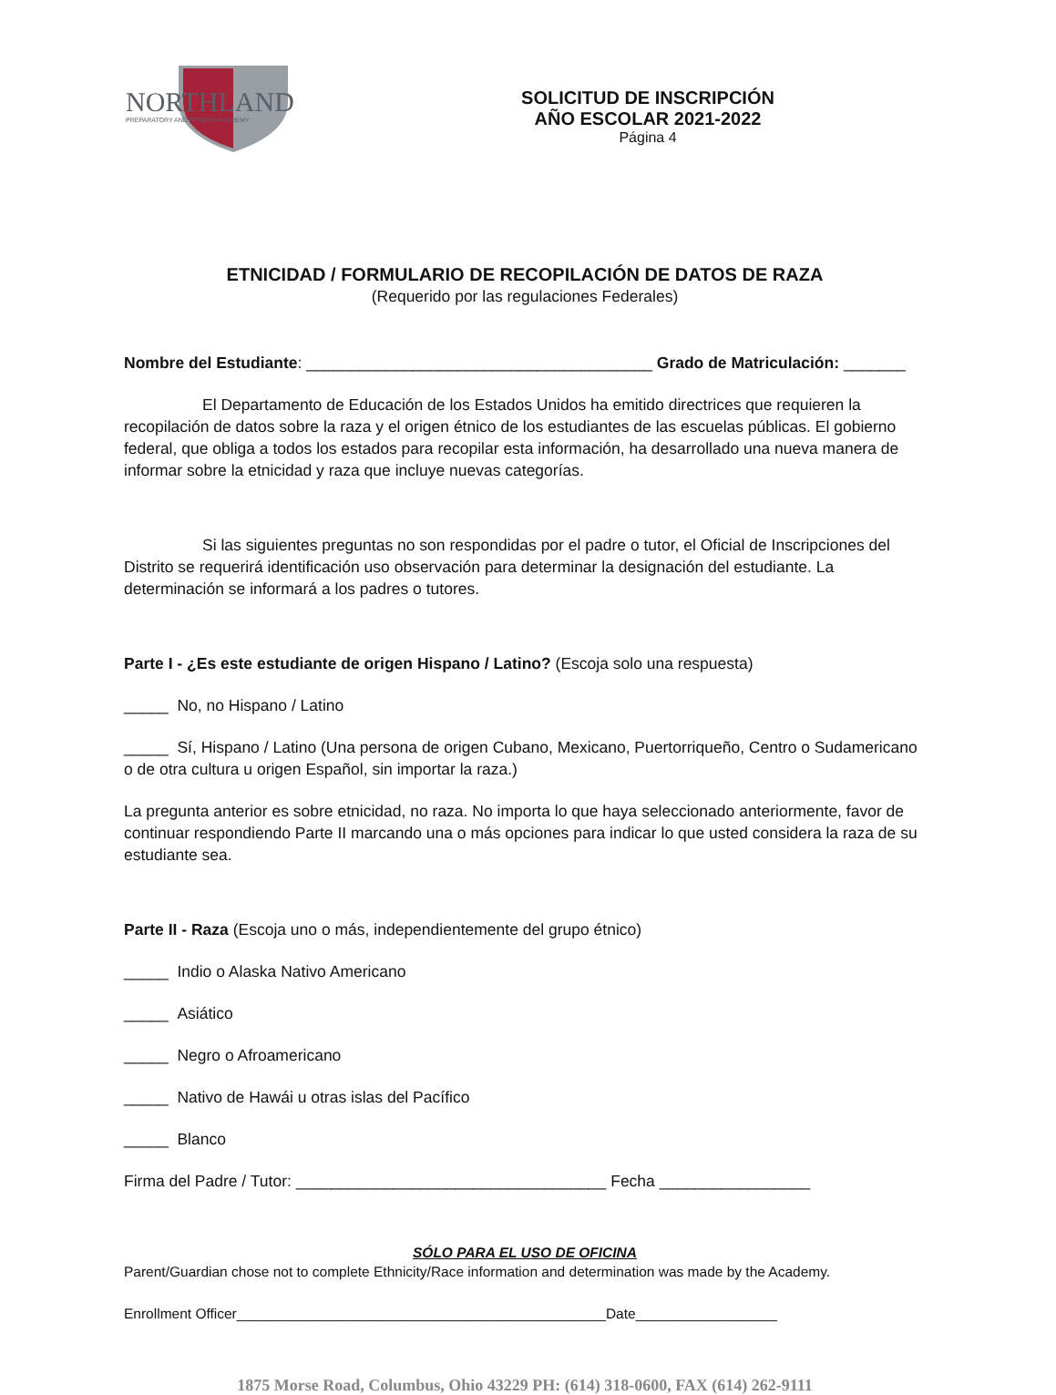NORTHLAND
PREPARATORY AND FITNESS ACADEMY
SOLICITUD DE INSCRIPCIÓN
AÑO ESCOLAR 2021-2022
Página 4
ETNICIDAD / FORMULARIO DE RECOPILACIÓN DE DATOS DE RAZA
(Requerido por las regulaciones Federales)
Nombre del Estudiante: _______________________________________ Grado de Matriculación: _______
El Departamento de Educación de los Estados Unidos ha emitido directrices que requieren la recopilación de datos sobre la raza y el origen étnico de los estudiantes de las escuelas públicas. El gobierno federal, que obliga a todos los estados para recopilar esta información, ha desarrollado una nueva manera de informar sobre la etnicidad y raza que incluye nuevas categorías.
Si las siguientes preguntas no son respondidas por el padre o tutor, el Oficial de Inscripciones del Distrito se requerirá identificación uso observación para determinar la designación del estudiante. La determinación se informará a los padres o tutores.
Parte I - ¿Es este estudiante de origen Hispano / Latino? (Escoja solo una respuesta)
_____ No, no Hispano / Latino
_____ Sí, Hispano / Latino (Una persona de origen Cubano, Mexicano, Puertorriqueño, Centro o Sudamericano o de otra cultura u origen Español, sin importar la raza.)
La pregunta anterior es sobre etnicidad, no raza. No importa lo que haya seleccionado anteriormente, favor de continuar respondiendo Parte II marcando una o más opciones para indicar lo que usted considera la raza de su estudiante sea.
Parte II - Raza (Escoja uno o más, independientemente del grupo étnico)
_____ Indio o Alaska Nativo Americano
_____ Asiático
_____ Negro o Afroamericano
_____ Nativo de Hawái u otras islas del Pacífico
_____ Blanco
Firma del Padre / Tutor: ___________________________________ Fecha _________________
SÓLO PARA EL USO DE OFICINA
Parent/Guardian chose not to complete Ethnicity/Race information and determination was made by the Academy.
Enrollment Officer_______________________________________________Date__________________
1875 Morse Road, Columbus, Ohio 43229 PH: (614) 318-0600, FAX (614) 262-9111